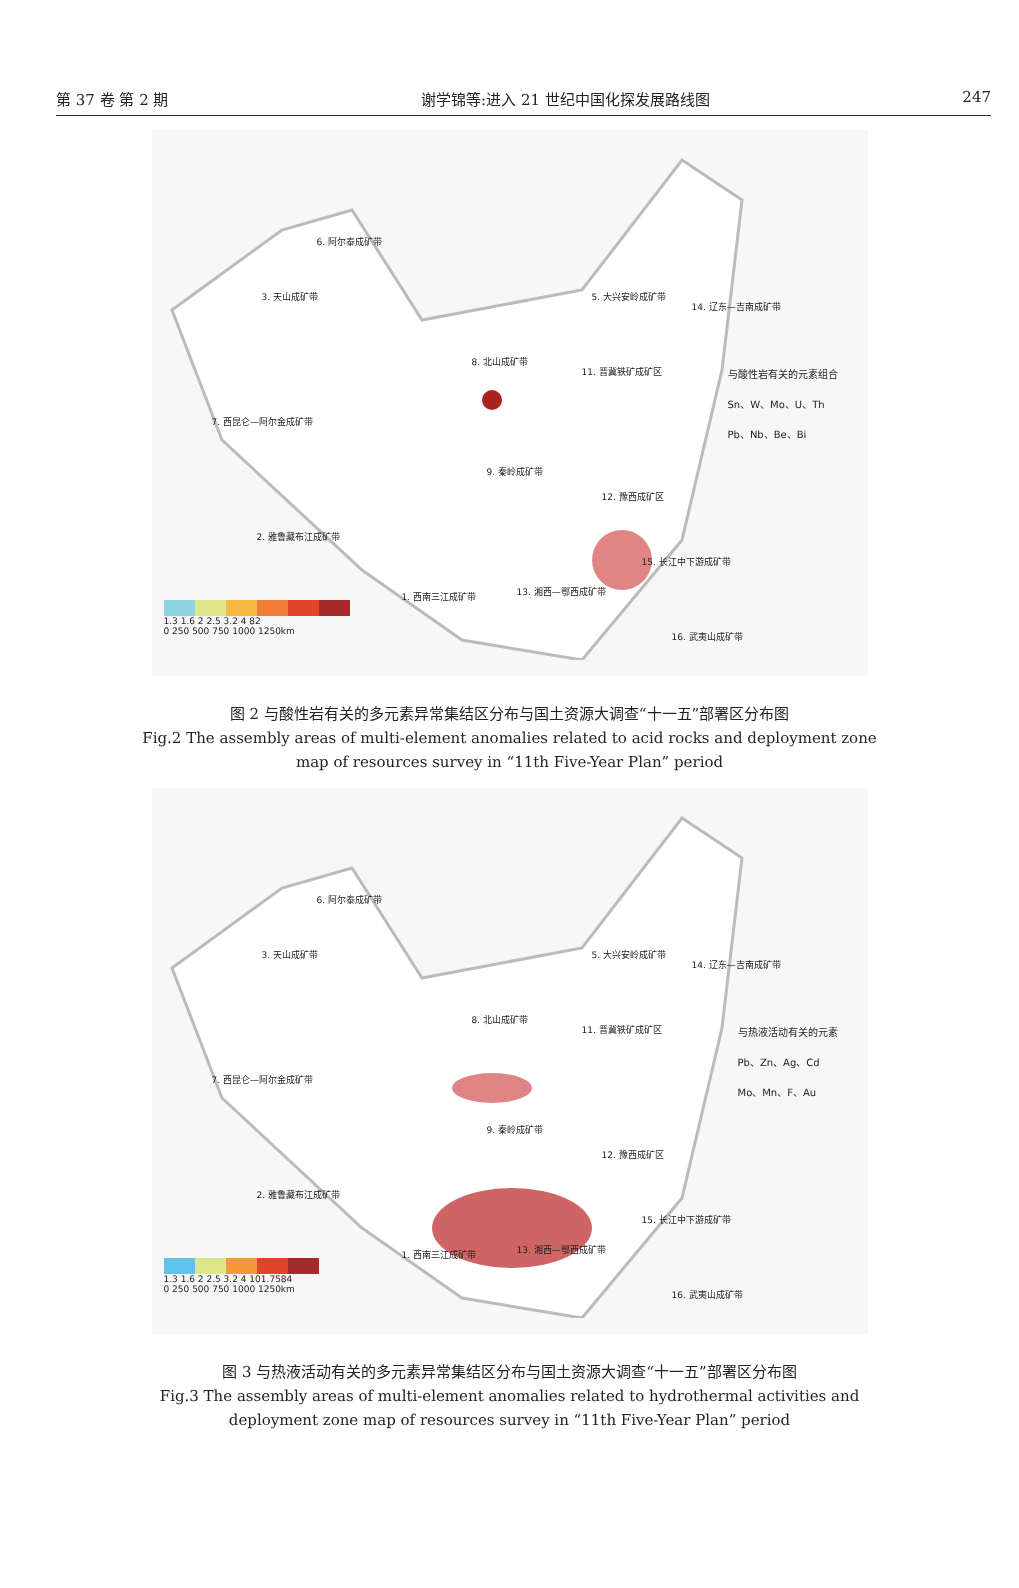第 37 卷 第 2 期 谢学锦等:进入 21 世纪中国化探发展路线图 247
6. 阿尔泰成矿带
3. 天山成矿带 5. 大兴安岭成矿带
14. 辽东—吉南成矿带
8. 北山成矿带
11. 晋冀铁矿成矿区
7. 西昆仑—阿尔金成矿带
9. 秦岭成矿带
12. 豫西成矿区
2. 雅鲁藏布江成矿带
15. 长江中下游成矿带
1. 西南三江成矿带 13. 湘西—鄂西成矿带
16. 武夷山成矿带
与酸性岩有关的元素组合
Sn、W、Mo、U、Th
Pb、Nb、Be、Bi
1.3 1.6 2 2.5 3.2 4 82
0 250 500 750 1000 1250km
图 2 与酸性岩有关的多元素异常集结区分布与国土资源大调查“十一五”部署区分布图
Fig.2 The assembly areas of multi-element anomalies related to acid rocks and deployment zone
map of resources survey in “11th Five-Year Plan” period
6. 阿尔泰成矿带
3. 天山成矿带 5. 大兴安岭成矿带
14. 辽东—吉南成矿带
8. 北山成矿带
11. 晋冀铁矿成矿区
7. 西昆仑—阿尔金成矿带
9. 秦岭成矿带
12. 豫西成矿区
2. 雅鲁藏布江成矿带
15. 长江中下游成矿带
1. 西南三江成矿带 13. 湘西—鄂西成矿带
16. 武夷山成矿带
与热液活动有关的元素
Pb、Zn、Ag、Cd
Mo、Mn、F、Au
1.3 1.6 2 2.5 3.2 4 101.7584
0 250 500 750 1000 1250km
图 3 与热液活动有关的多元素异常集结区分布与国土资源大调查“十一五”部署区分布图
Fig.3 The assembly areas of multi-element anomalies related to hydrothermal activities and
deployment zone map of resources survey in “11th Five-Year Plan” period